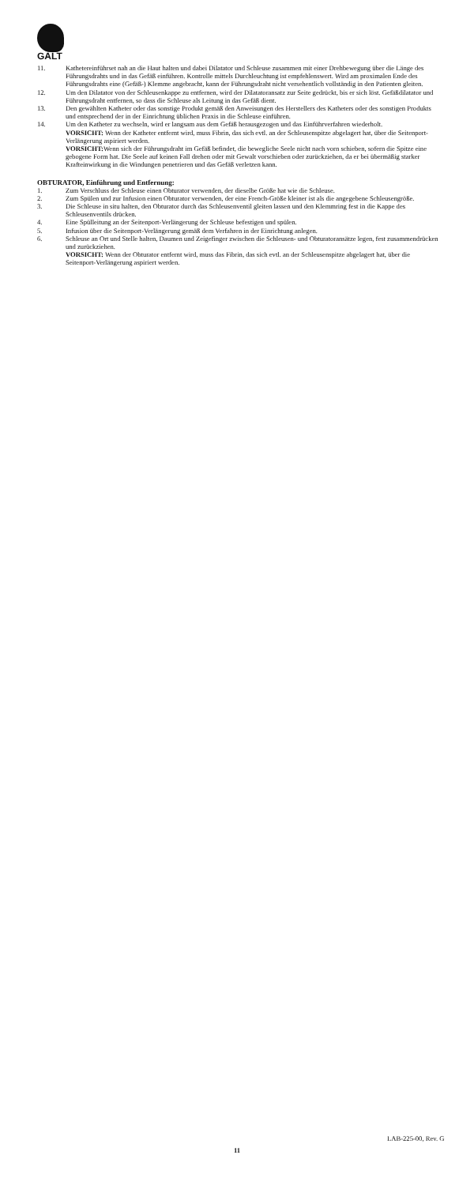GALT
11. Kathetereinführset nah an die Haut halten und dabei Dilatator und Schleuse zusammen mit einer Drehbewegung über die Länge des Führungsdrahts und in das Gefäß einführen. Kontrolle mittels Durchleuchtung ist empfehlenswert. Wird am proximalen Ende des Führungsdrahts eine (Gefäß-) Klemme angebracht, kann der Führungsdraht nicht versehentlich vollständig in den Patienten gleiten.
12. Um den Dilatator von der Schleusenkappe zu entfernen, wird der Dilatatoransatz zur Seite gedrückt, bis er sich löst. Gefäßdilatator und Führungsdraht entfernen, so dass die Schleuse als Leitung in das Gefäß dient.
13. Den gewählten Katheter oder das sonstige Produkt gemäß den Anweisungen des Herstellers des Katheters oder des sonstigen Produkts und entsprechend der in der Einrichtung üblichen Praxis in die Schleuse einführen.
14. Um den Katheter zu wechseln, wird er langsam aus dem Gefäß herausgezogen und das Einführverfahren wiederholt.
VORSICHT: Wenn der Katheter entfernt wird, muss Fibrin, das sich evtl. an der Schleusenspitze abgelagert hat, über die Seitenport-Verlängerung aspiriert werden.
VORSICHT: Wenn sich der Führungsdraht im Gefäß befindet, die bewegliche Seele nicht nach vorn schieben, sofern die Spitze eine gebogene Form hat. Die Seele auf keinen Fall drehen oder mit Gewalt vorschieben oder zurückziehen, da er bei übermäßig starker Krafteinwirkung in die Windungen penetrieren und das Gefäß verletzen kann.
OBTURATOR, Einführung und Entfernung:
1. Zum Verschluss der Schleuse einen Obturator verwenden, der dieselbe Größe hat wie die Schleuse.
2. Zum Spülen und zur Infusion einen Obturator verwenden, der eine French-Größe kleiner ist als die angegebene Schleusengröße.
3. Die Schleuse in situ halten, den Obturator durch das Schleusenventil gleiten lassen und den Klemmring fest in die Kappe des Schleusenventils drücken.
4. Eine Spülleitung an der Seitenport-Verlängerung der Schleuse befestigen und spülen.
5. Infusion über die Seitenport-Verlängerung gemäß dem Verfahren in der Einrichtung anlegen.
6. Schleuse an Ort und Stelle halten, Daumen und Zeigefinger zwischen die Schleusen- und Obturatoransätze legen, fest zusammendrücken und zurückziehen.
VORSICHT: Wenn der Obturator entfernt wird, muss das Fibrin, das sich evtl. an der Schleusenspitze abgelagert hat, über die Seitenport-Verlängerung aspiriert werden.
LAB-225-00, Rev. G
11